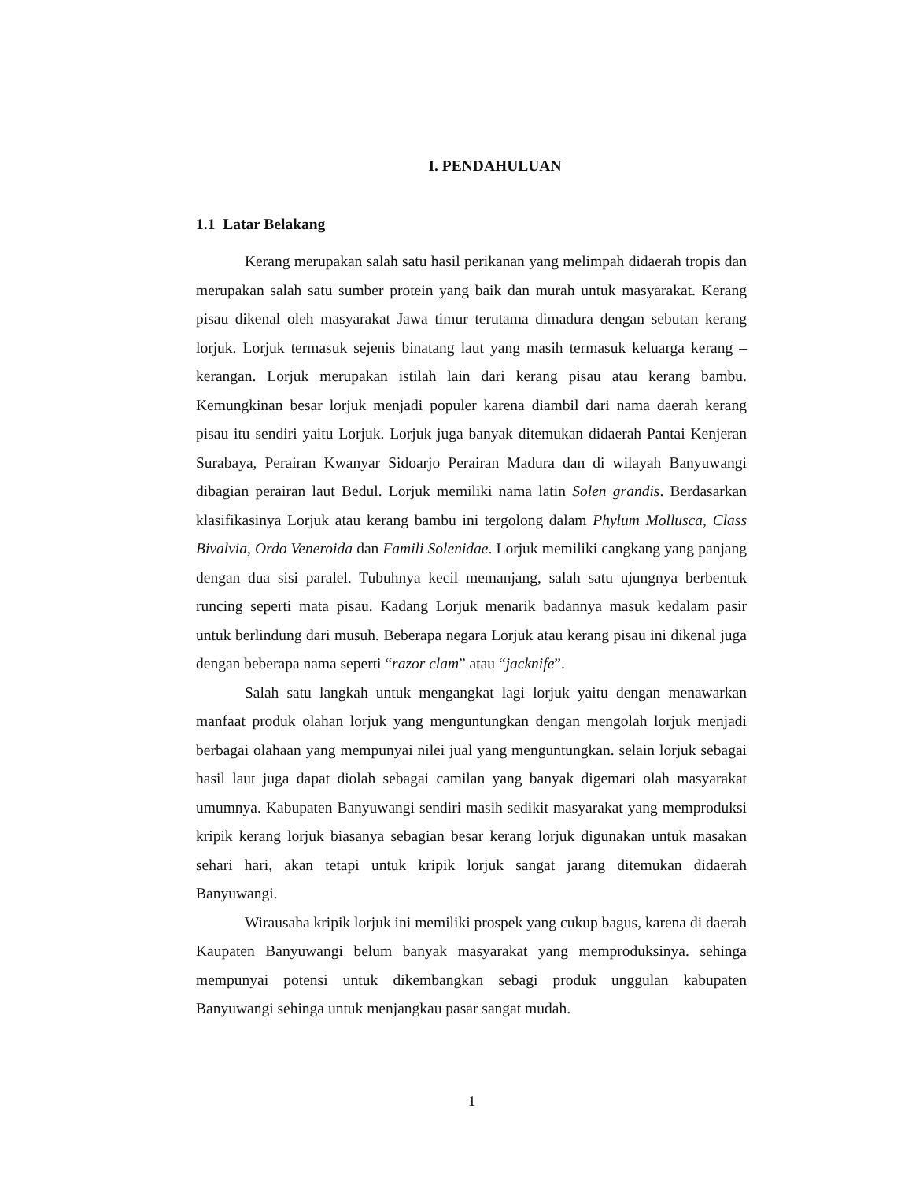I. PENDAHULUAN
1.1 Latar Belakang
Kerang merupakan salah satu hasil perikanan yang melimpah didaerah tropis dan merupakan salah satu sumber protein yang baik dan murah untuk masyarakat. Kerang pisau dikenal oleh masyarakat Jawa timur terutama dimadura dengan sebutan kerang lorjuk. Lorjuk termasuk sejenis binatang laut yang masih termasuk keluarga kerang – kerangan. Lorjuk merupakan istilah lain dari kerang pisau atau kerang bambu. Kemungkinan besar lorjuk menjadi populer karena diambil dari nama daerah kerang pisau itu sendiri yaitu Lorjuk. Lorjuk juga banyak ditemukan didaerah Pantai Kenjeran Surabaya, Perairan Kwanyar Sidoarjo Perairan Madura dan di wilayah Banyuwangi dibagian perairan laut Bedul. Lorjuk memiliki nama latin Solen grandis. Berdasarkan klasifikasinya Lorjuk atau kerang bambu ini tergolong dalam Phylum Mollusca, Class Bivalvia, Ordo Veneroida dan Famili Solenidae. Lorjuk memiliki cangkang yang panjang dengan dua sisi paralel. Tubuhnya kecil memanjang, salah satu ujungnya berbentuk runcing seperti mata pisau. Kadang Lorjuk menarik badannya masuk kedalam pasir untuk berlindung dari musuh. Beberapa negara Lorjuk atau kerang pisau ini dikenal juga dengan beberapa nama seperti “razor clam” atau “jacknife”.
Salah satu langkah untuk mengangkat lagi lorjuk yaitu dengan menawarkan manfaat produk olahan lorjuk yang menguntungkan dengan mengolah lorjuk menjadi berbagai olahaan yang mempunyai nilei jual yang menguntungkan. selain lorjuk sebagai hasil laut juga dapat diolah sebagai camilan yang banyak digemari olah masyarakat umumnya. Kabupaten Banyuwangi sendiri masih sedikit masyarakat yang memproduksi kripik kerang lorjuk biasanya sebagian besar kerang lorjuk digunakan untuk masakan sehari hari, akan tetapi untuk kripik lorjuk sangat jarang ditemukan didaerah Banyuwangi.
Wirausaha kripik lorjuk ini memiliki prospek yang cukup bagus, karena di daerah Kaupaten Banyuwangi belum banyak masyarakat yang memproduksinya. sehinga mempunyai potensi untuk dikembangkan sebagi produk unggulan kabupaten Banyuwangi sehinga untuk menjangkau pasar sangat mudah.
1